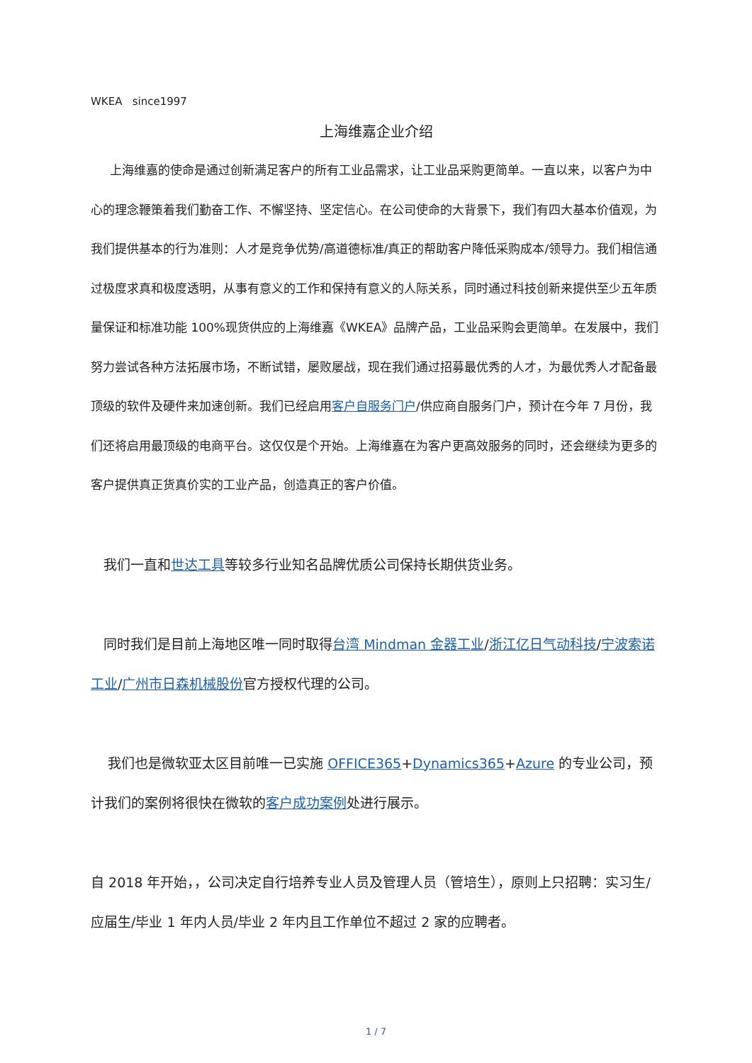WKEA since1997
上海维嘉企业介绍
上海维嘉的使命是通过创新满足客户的所有工业品需求，让工业品采购更简单。一直以来，以客户为中心的理念鞭策着我们勤奋工作、不懈坚持、坚定信心。在公司使命的大背景下，我们有四大基本价值观，为我们提供基本的行为准则：人才是竞争优势/高道德标准/真正的帮助客户降低采购成本/领导力。我们相信通过极度求真和极度透明，从事有意义的工作和保持有意义的人际关系，同时通过科技创新来提供至少五年质量保证和标准功能 100%现货供应的上海维嘉《WKEA》品牌产品，工业品采购会更简单。在发展中，我们努力尝试各种方法拓展市场，不断试错，屡败屡战，现在我们通过招募最优秀的人才，为最优秀人才配备最顶级的软件及硬件来加速创新。我们已经启用客户自服务门户/供应商自服务门户，预计在今年 7 月份，我们还将启用最顶级的电商平台。这仅仅是个开始。上海维嘉在为客户更高效服务的同时，还会继续为更多的客户提供真正货真价实的工业产品，创造真正的客户价值。
我们一直和世达工具等较多行业知名品牌优质公司保持长期供货业务。
同时我们是目前上海地区唯一同时取得台湾 Mindman 金器工业/浙江亿日气动科技/宁波索诺工业/广州市日森机械股份官方授权代理的公司。
我们也是微软亚太区目前唯一已实施 OFFICE365+Dynamics365+Azure 的专业公司，预计我们的案例将很快在微软的客户成功案例处进行展示。
自 2018 年开始，，公司决定自行培养专业人员及管理人员（管培生），原则上只招聘：实习生/应届生/毕业 1 年内人员/毕业 2 年内且工作单位不超过 2 家的应聘者。
1 / 7